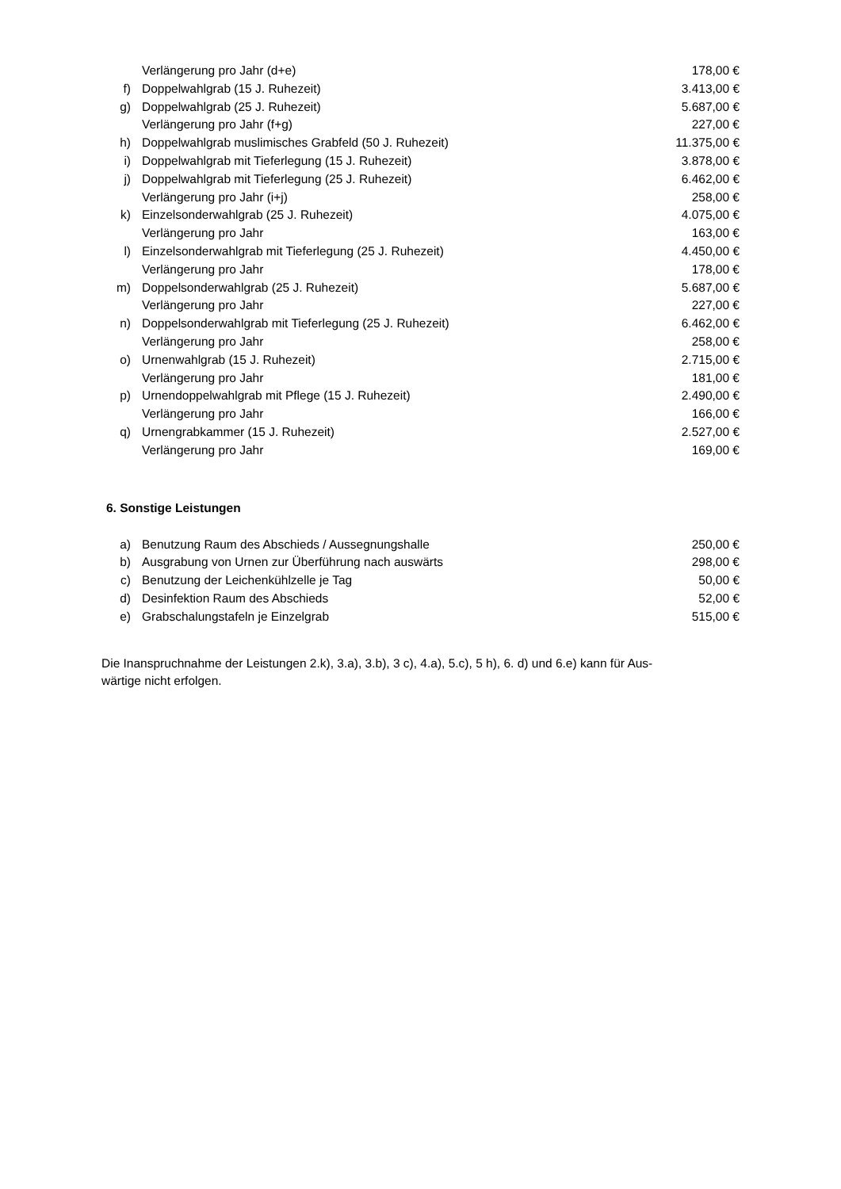| | Verlängerung pro Jahr (d+e) | 178,00 € |
| f) | Doppelwahlgrab (15 J. Ruhezeit) | 3.413,00 € |
| g) | Doppelwahlgrab (25 J. Ruhezeit) | 5.687,00 € |
| | Verlängerung pro Jahr (f+g) | 227,00 € |
| h) | Doppelwahlgrab muslimisches Grabfeld (50 J. Ruhezeit) | 11.375,00 € |
| i) | Doppelwahlgrab mit Tieferlegung (15 J. Ruhezeit) | 3.878,00 € |
| j) | Doppelwahlgrab mit Tieferlegung (25 J. Ruhezeit) | 6.462,00 € |
| | Verlängerung pro Jahr (i+j) | 258,00 € |
| k) | Einzelsonderwahlgrab (25 J. Ruhezeit) | 4.075,00 € |
| | Verlängerung pro Jahr | 163,00 € |
| l) | Einzelsonderwahlgrab mit Tieferlegung (25 J. Ruhezeit) | 4.450,00 € |
| | Verlängerung pro Jahr | 178,00 € |
| m) | Doppelsonderwahlgrab (25 J. Ruhezeit) | 5.687,00 € |
| | Verlängerung pro Jahr | 227,00 € |
| n) | Doppelsonderwahlgrab mit Tieferlegung (25 J. Ruhezeit) | 6.462,00 € |
| | Verlängerung pro Jahr | 258,00 € |
| o) | Urnenwahlgrab (15 J. Ruhezeit) | 2.715,00 € |
| | Verlängerung pro Jahr | 181,00 € |
| p) | Urnendoppelwahlgrab mit Pflege (15 J. Ruhezeit) | 2.490,00 € |
| | Verlängerung pro Jahr | 166,00 € |
| q) | Urnengrabkammer (15 J. Ruhezeit) | 2.527,00 € |
| | Verlängerung pro Jahr | 169,00 € |
6. Sonstige Leistungen
| a) | Benutzung Raum des Abschieds / Aussegnungshalle | 250,00 € |
| b) | Ausgrabung von Urnen zur Überführung nach auswärts | 298,00 € |
| c) | Benutzung der Leichenkühlzelle je Tag | 50,00 € |
| d) | Desinfektion Raum des Abschieds | 52,00 € |
| e) | Grabschalungstafeln je Einzelgrab | 515,00 € |
Die Inanspruchnahme der Leistungen 2.k), 3.a), 3.b), 3 c), 4.a), 5.c), 5 h), 6. d) und 6.e) kann für Aus-
wärtige nicht erfolgen.